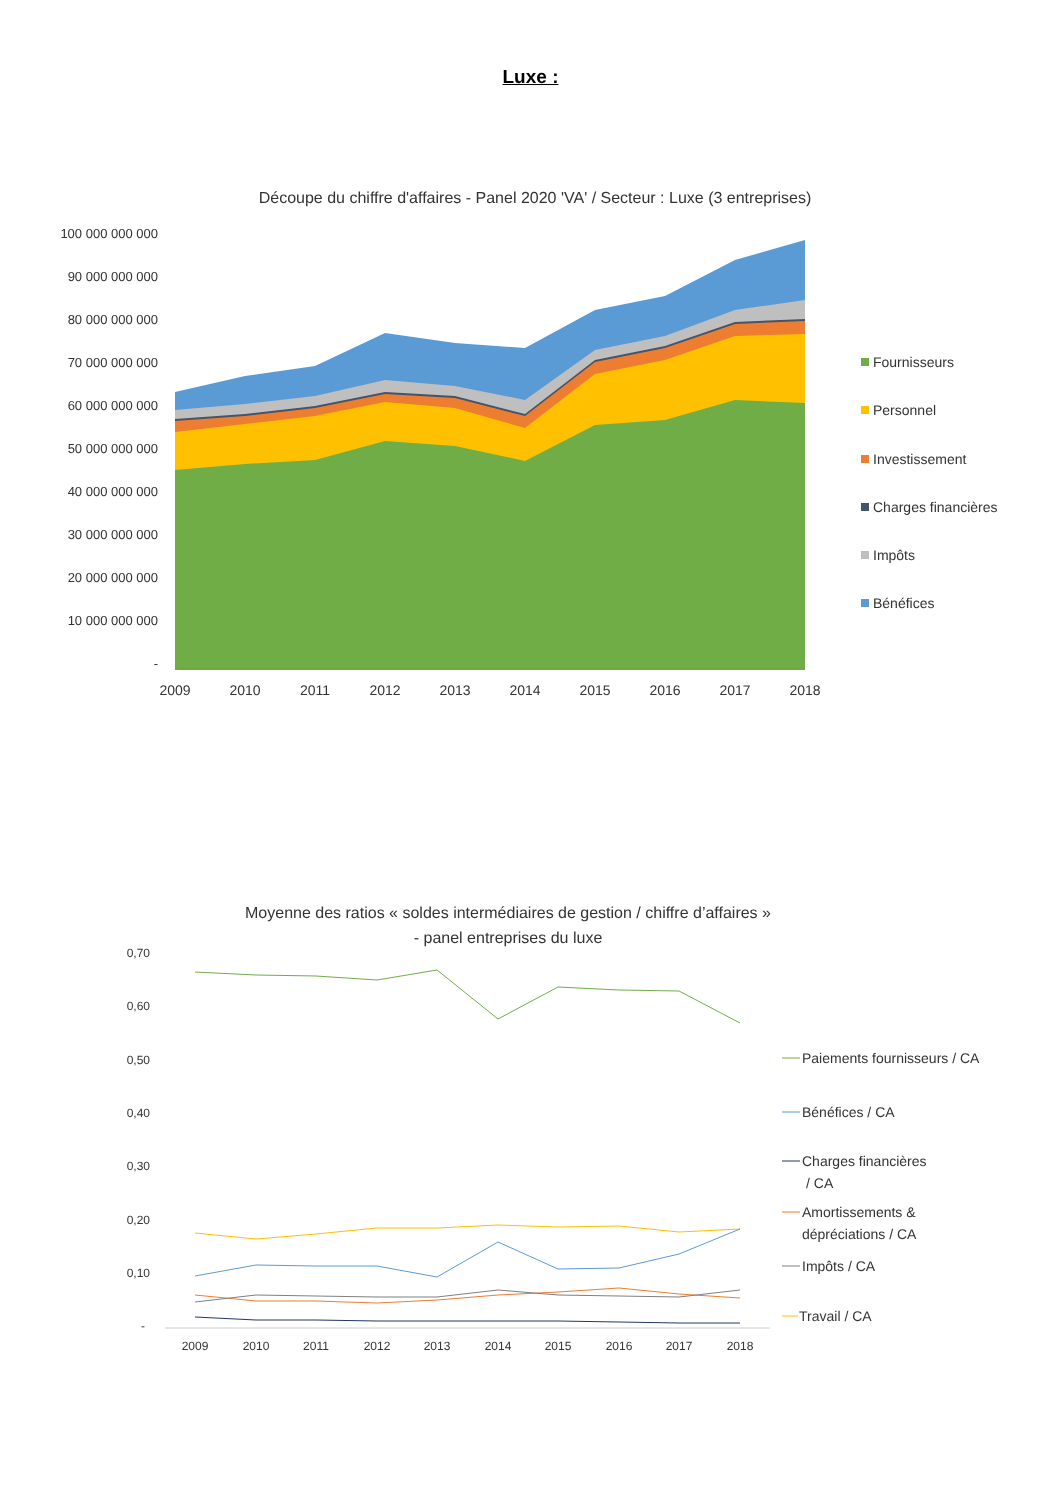Luxe :
Découpe du chiffre d'affaires - Panel 2020 'VA' / Secteur : Luxe (3 entreprises)
100 000 000 000
90 000 000 000
80 000 000 000
70 000 000 000
60 000 000 000
50 000 000 000
40 000 000 000
30 000 000 000
20 000 000 000
10 000 000 000
-
2009
2010
2011
2012
2013
2014
2015
2016
2017
2018
Fournisseurs
Personnel
Investissement
Charges financières
Impôts
Bénéfices
Moyenne des ratios « soldes intermédiaires de gestion / chiffre d’affaires »
- panel entreprises du luxe
0,70
0,60
0,50
0,40
0,30
0,20
0,10
-
2009
2010
2011
2012
2013
2014
2015
2016
2017
2018
Paiements fournisseurs / CA
Bénéfices / CA
Charges financières
/ CA
Amortissements &
dépréciations / CA
Impôts / CA
Travail / CA